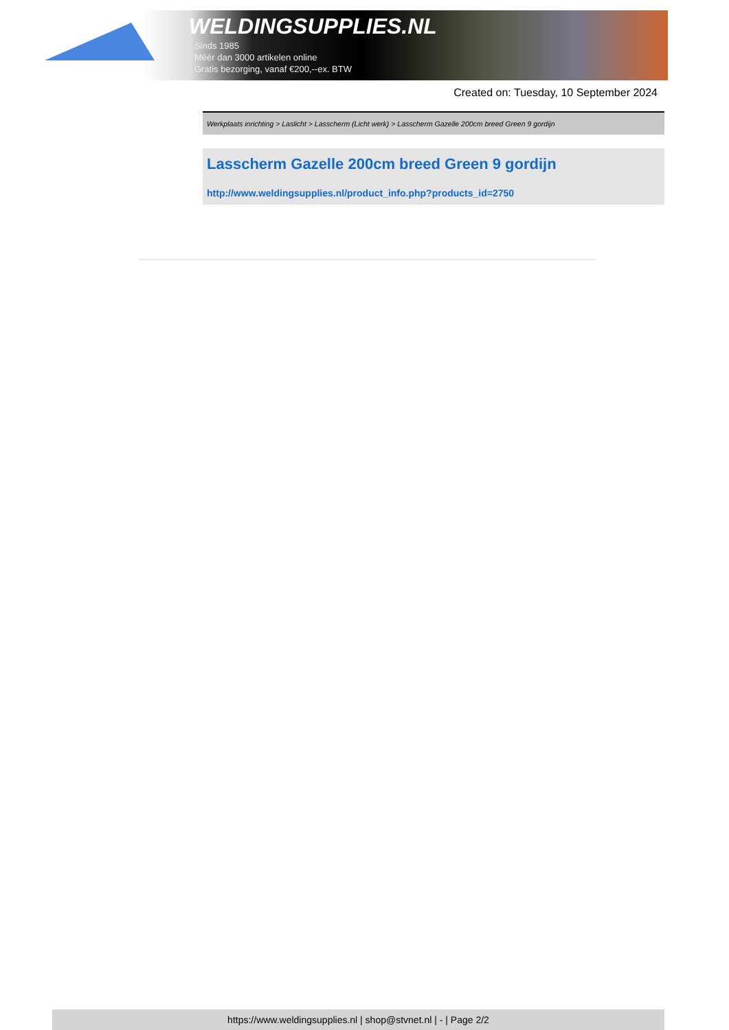WELDINGSUPPLIES.NL
- Sinds 1985
- Méér dan 3000 artikelen online
- Gratis bezorging, vanaf €200,--ex. BTW
Created on: Tuesday, 10 September 2024
Werkplaats inrichting > Laslicht > Lasscherm (Licht werk) > Lasscherm Gazelle 200cm breed Green 9 gordijn
Lasscherm Gazelle 200cm breed Green 9 gordijn
http://www.weldingsupplies.nl/product_info.php?products_id=2750
https://www.weldingsupplies.nl | shop@stvnet.nl | - | Page 2/2